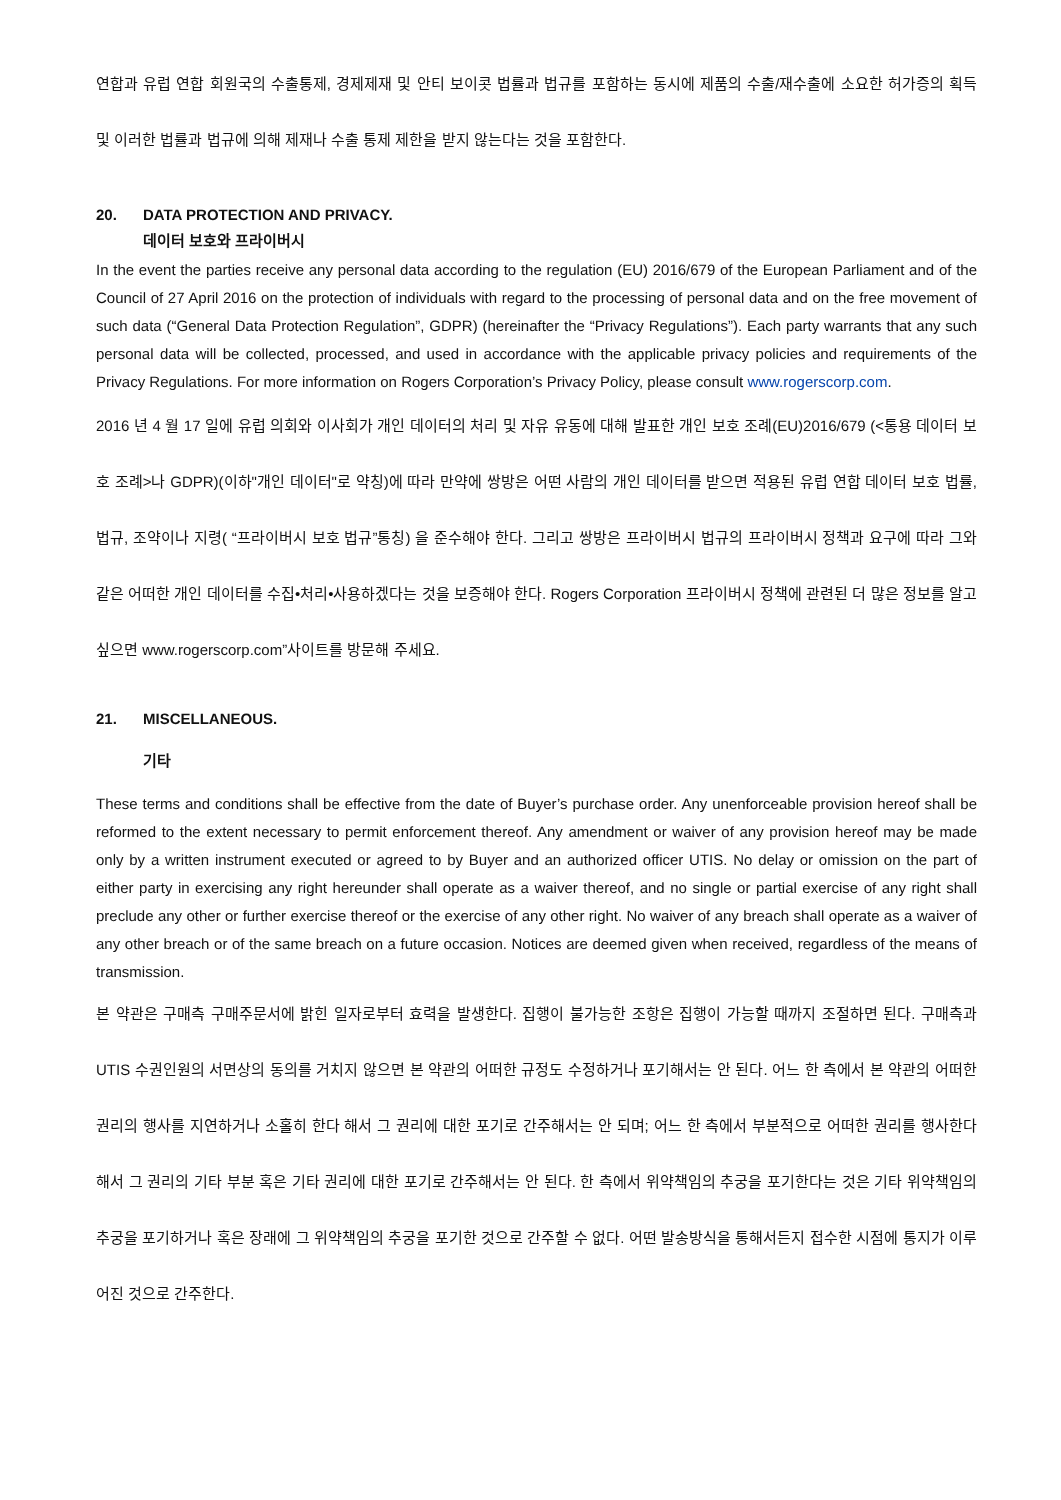연합과 유럽 연합 회원국의 수출통제, 경제제재 및 안티 보이콧 법률과 법규를 포함하는 동시에 제품의 수출/재수출에 소요한 허가증의 획득 및 이러한 법률과 법규에 의해 제재나 수출 통제 제한을 받지 않는다는 것을 포함한다.
20. DATA PROTECTION AND PRIVACY.
데이터 보호와 프라이버시
In the event the parties receive any personal data according to the regulation (EU) 2016/679 of the European Parliament and of the Council of 27 April 2016 on the protection of individuals with regard to the processing of personal data and on the free movement of such data (“General Data Protection Regulation”, GDPR) (hereinafter the “Privacy Regulations”). Each party warrants that any such personal data will be collected, processed, and used in accordance with the applicable privacy policies and requirements of the Privacy Regulations. For more information on Rogers Corporation’s Privacy Policy, please consult www.rogerscorp.com.
2016 년 4 월 17 일에 유럽 의회와 이사회가 개인 데이터의 처리 및 자유 유동에 대해 발표한 개인 보호 조례(EU)2016/679 (<통용 데이터 보호 조례>나 GDPR)(이하"개인 데이터"로 약칭)에 따라 만약에 쌍방은 어떤 사람의 개인 데이터를 받으면 적용된 유럽 연합 데이터 보호 법률,법규, 조약이나 지령( “프라이버시 보호 법규”통칭) 을 준수해야 한다. 그리고 쌍방은 프라이버시 법규의 프라이버시 정책과 요구에 따라 그와 같은 어떠한 개인 데이터를 수집•처리•사용하겠다는 것을 보증해야 한다. Rogers Corporation 프라이버시 정책에 관련된 더 많은 정보를 알고 싶으면 www.rogerscorp.com”사이트를 방문해 주세요.
21. MISCELLANEOUS.
기타
These terms and conditions shall be effective from the date of Buyer’s purchase order. Any unenforceable provision hereof shall be reformed to the extent necessary to permit enforcement thereof. Any amendment or waiver of any provision hereof may be made only by a written instrument executed or agreed to by Buyer and an authorized officer UTIS. No delay or omission on the part of either party in exercising any right hereunder shall operate as a waiver thereof, and no single or partial exercise of any right shall preclude any other or further exercise thereof or the exercise of any other right. No waiver of any breach shall operate as a waiver of any other breach or of the same breach on a future occasion. Notices are deemed given when received, regardless of the means of transmission.
본 약관은 구매측 구매주문서에 밝힌 일자로부터 효력을 발생한다. 집행이 불가능한 조항은 집행이 가능할 때까지 조절하면 된다. 구매측과 UTIS 수권인원의 서면상의 동의를 거치지 않으면 본 약관의 어떠한 규정도 수정하거나 포기해서는 안 된다. 어느 한 측에서 본 약관의 어떠한 권리의 행사를 지연하거나 소홀히 한다 해서 그 권리에 대한 포기로 간주해서는 안 되며; 어느 한 측에서 부분적으로 어떠한 권리를 행사한다 해서 그 권리의 기타 부분 혹은 기타 권리에 대한 포기로 간주해서는 안 된다. 한 측에서 위약책임의 추궁을 포기한다는 것은 기타 위약책임의 추궁을 포기하거나 혹은 장래에 그 위약책임의 추궁을 포기한 것으로 간주할 수 없다. 어떤 발송방식을 통해서든지 접수한 시점에 통지가 이루어진 것으로 간주한다.